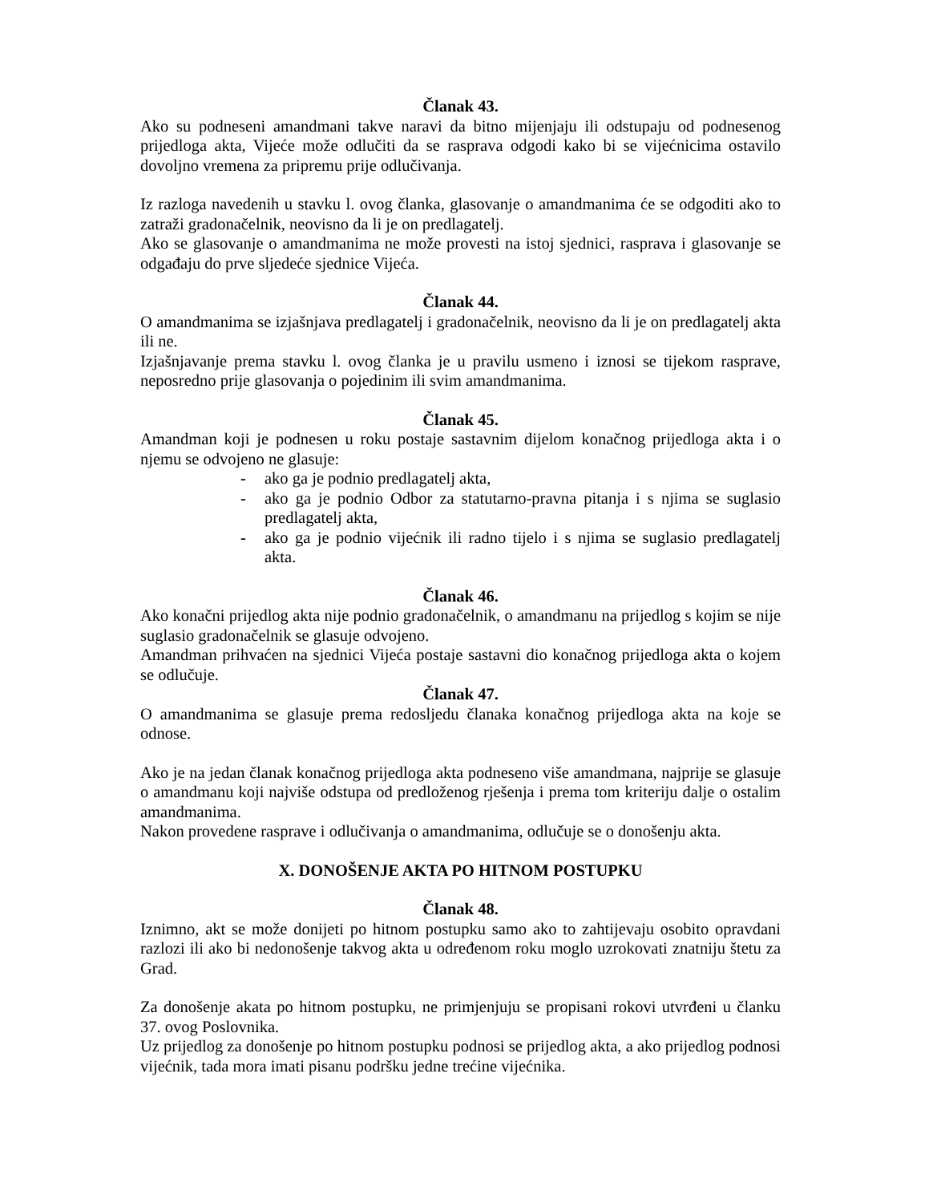Članak 43.
Ako su podneseni amandmani takve naravi da bitno mijenjaju ili odstupaju od podnesenog prijedloga akta, Vijeće može odlučiti da se rasprava odgodi kako bi se vijećnicima ostavilo dovoljno vremena za pripremu prije odlučivanja.
Iz razloga navedenih u stavku l. ovog članka, glasovanje o amandmanima će se odgoditi ako to zatraži gradonačelnik, neovisno da li je on predlagatelj.
Ako se glasovanje o amandmanima ne može provesti na istoj sjednici, rasprava i glasovanje se odgađaju do prve sljedeće sjednice Vijeća.
Članak 44.
O amandmanima se izjašnjava predlagatelj i gradonačelnik, neovisno da li je on predlagatelj akta ili ne.
Izjašnjavanje prema stavku l. ovog članka je u pravilu usmeno i iznosi se tijekom rasprave, neposredno prije glasovanja o pojedinim ili svim amandmanima.
Članak 45.
Amandman koji je podnesen u roku postaje sastavnim dijelom konačnog prijedloga akta i o njemu se odvojeno ne glasuje:
- ako ga je podnio predlagatelj akta,
- ako ga je podnio Odbor za statutarno-pravna pitanja i s njima se suglasio predlagatelj akta,
- ako ga je podnio vijećnik ili radno tijelo i s njima se suglasio predlagatelj akta.
Članak 46.
Ako konačni prijedlog akta nije podnio gradonačelnik, o amandmanu na prijedlog s kojim se nije suglasio gradonačelnik se glasuje odvojeno.
Amandman prihvaćen na sjednici Vijeća postaje sastavni dio konačnog prijedloga akta o kojem se odlučuje.
Članak 47.
O amandmanima se glasuje prema redosljedu članaka konačnog prijedloga akta na koje se odnose.
Ako je na jedan članak konačnog prijedloga akta podneseno više amandmana, najprije se glasuje o amandmanu koji najviše odstupa od predloženog rješenja i prema tom kriteriju dalje o ostalim amandmanima.
Nakon provedene rasprave i odlučivanja o amandmanima, odlučuje se o donošenju akta.
X. DONOŠENJE AKTA PO HITNOM POSTUPKU
Članak 48.
Iznimno, akt se može donijeti po hitnom postupku samo ako to zahtijevaju osobito opravdani razlozi ili ako bi nedonošenje takvog akta u određenom roku moglo uzrokovati znatniju štetu za Grad.
Za donošenje akata po hitnom postupku, ne primjenjuju se propisani rokovi utvrđeni u članku 37. ovog Poslovnika.
Uz prijedlog za donošenje po hitnom postupku podnosi se prijedlog akta, a ako prijedlog podnosi vijećnik, tada mora imati pisanu podršku jedne trećine vijećnika.